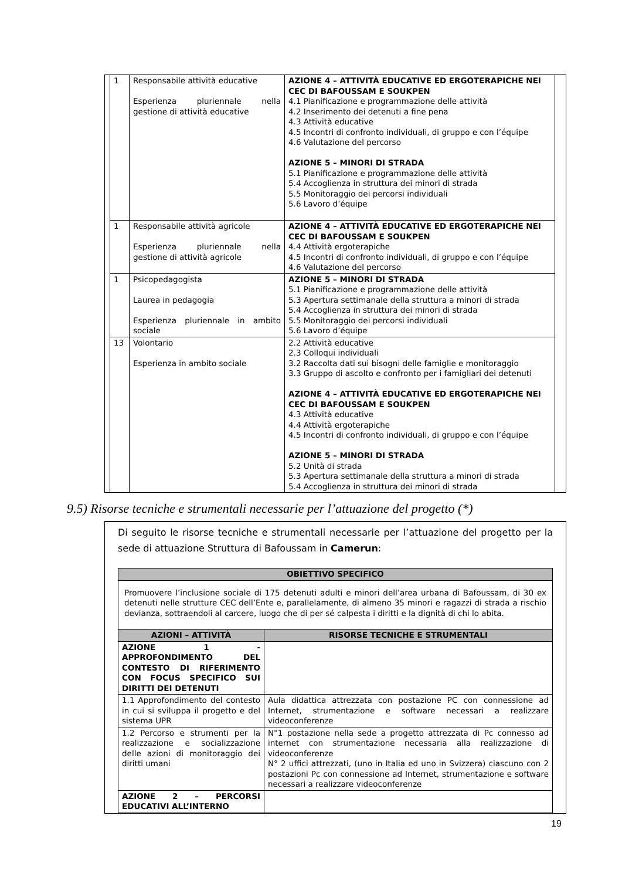| | 1 | Responsabile attività educative Esperienza pluriennale nella gestione di attività educative | AZIONE 4 – ATTIVITÀ EDUCATIVE ED ERGOTERAPICHE NEI CEC DI BAFOUSSAM E SOUKPEN 4.1 Pianificazione e programmazione delle attività 4.2 Inserimento dei detenuti a fine pena 4.3 Attività educative 4.5 Incontri di confronto individuali, di gruppo e con l’équipe 4.6 Valutazione del percorso AZIONE 5 – MINORI DI STRADA 5.1 Pianificazione e programmazione delle attività 5.4 Accoglienza in struttura dei minori di strada 5.5 Monitoraggio dei percorsi individuali 5.6 Lavoro d’équipe | |
| | 1 | Responsabile attività agricole Esperienza pluriennale nella gestione di attività agricole | AZIONE 4 – ATTIVITÀ EDUCATIVE ED ERGOTERAPICHE NEI CEC DI BAFOUSSAM E SOUKPEN 4.4 Attività ergoterapiche 4.5 Incontri di confronto individuali, di gruppo e con l’équipe 4.6 Valutazione del percorso | |
| | 1 | Psicopedagogista Laurea in pedagogia Esperienza pluriennale in ambito sociale | AZIONE 5 – MINORI DI STRADA 5.1 Pianificazione e programmazione delle attività 5.3 Apertura settimanale della struttura a minori di strada 5.4 Accoglienza in struttura dei minori di strada 5.5 Monitoraggio dei percorsi individuali 5.6 Lavoro d’équipe | |
| | 13 | Volontario Esperienza in ambito sociale | 2.2 Attività educative 2.3 Colloqui individuali 3.2 Raccolta dati sui bisogni delle famiglie e monitoraggio 3.3 Gruppo di ascolto e confronto per i famigliari dei detenuti AZIONE 4 – ATTIVITÀ EDUCATIVE ED ERGOTERAPICHE NEI CEC DI BAFOUSSAM E SOUKPEN 4.3 Attività educative 4.4 Attività ergoterapiche 4.5 Incontri di confronto individuali, di gruppo e con l’équipe AZIONE 5 – MINORI DI STRADA 5.2 Unità di strada 5.3 Apertura settimanale della struttura a minori di strada 5.4 Accoglienza in struttura dei minori di strada | |
9.5) Risorse tecniche e strumentali necessarie per l’attuazione del progetto (*)
Di seguito le risorse tecniche e strumentali necessarie per l’attuazione del progetto per la sede di attuazione Struttura di Bafoussam in Camerun:
| OBIETTIVO SPECIFICO | |
| --- | --- |
| Promuovere l’inclusione sociale di 175 detenuti adulti e minori dell’area urbana di Bafoussam, di 30 ex detenuti nelle strutture CEC dell’Ente e, parallelamente, di almeno 35 minori e ragazzi di strada a rischio devianza, sottraendoli al carcere, luogo che di per sé calpesta i diritti e la dignità di chi lo abita. | |
| AZIONI – ATTIVITÀ | RISORSE TECNICHE E STRUMENTALI |
| AZIONE 1 - APPROFONDIMENTO DEL CONTESTO DI RIFERIMENTO CON FOCUS SPECIFICO SUI DIRITTI DEI DETENUTI | |
| 1.1 Approfondimento del contesto in cui si sviluppa il progetto e del sistema UPR | Aula didattica attrezzata con postazione PC con connessione ad Internet, strumentazione e software necessari a realizzare videoconferenze |
| 1.2 Percorso e strumenti per la realizzazione e socializzazione delle azioni di monitoraggio dei diritti umani | N°1 postazione nella sede a progetto attrezzata di Pc connesso ad internet con strumentazione necessaria alla realizzazione di videoconferenze N° 2 uffici attrezzati, (uno in Italia ed uno in Svizzera) ciascuno con 2 postazioni Pc con connessione ad Internet, strumentazione e software necessari a realizzare videoconferenze |
| AZIONE 2 – PERCORSI EDUCATIVI ALL’INTERNO | |
19